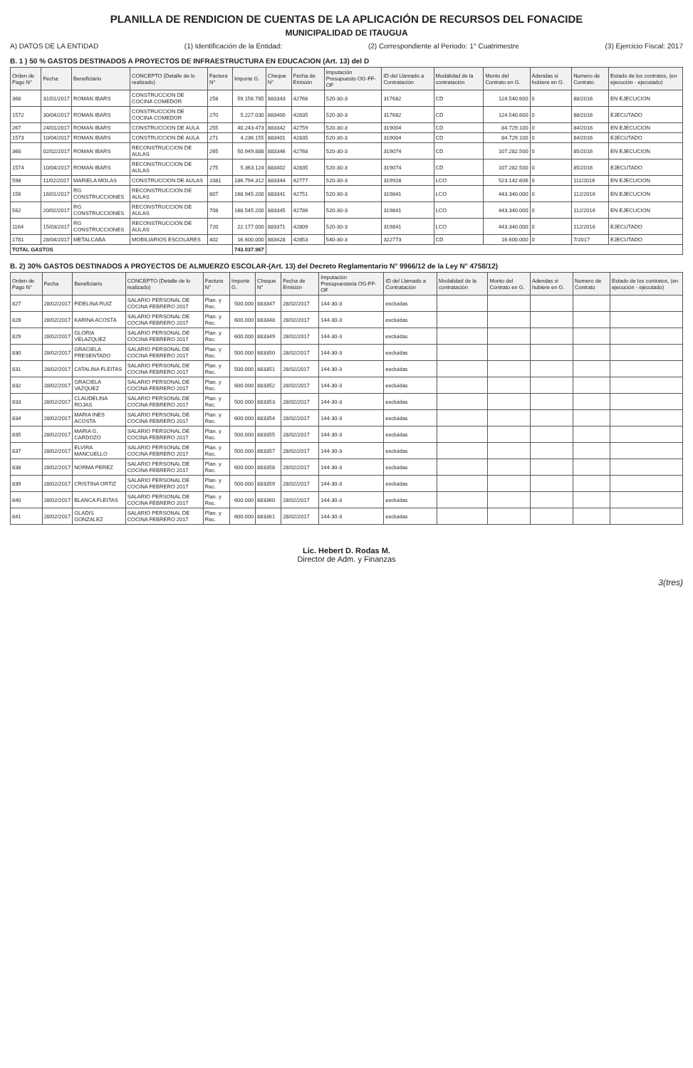PLANILLA DE RENDICION DE CUENTAS DE LA APLICACIÓN DE RECURSOS DEL FONACIDE
MUNICIPALIDAD DE ITAUGUA
A) DATOS DE LA ENTIDAD (1) Identificación de la Entidad: (2) Correspondiente al Periodo: 1° Cuatrimestre (3) Ejercicio Fiscal: 2017
B. 1 ) 50 % GASTOS DESTINADOS A PROYECTOS DE INFRAESTRUCTURA EN EDUCACION (Art. 13) del D
| Orden de Pago N° | Fecha | Beneficiario | CONCEPTO (Detalle de lo realizado) | Factura N° | Importe G. | Cheque N° | Fecha de Emisión | Imputación Presupuesto OG-FF-OF | ID del Llamado a Contratación | Modalidad de la contratación | Monto del Contrato en G. | Adendas si hubiere en G. | Numero de Contrato | Estado de los contratos, (en ejecución - ejecutado) |
| --- | --- | --- | --- | --- | --- | --- | --- | --- | --- | --- | --- | --- | --- | --- |
| 368 | 31/01/2017 | ROMAN IBARS | CONSTRUCCION DE COCINA COMEDOR | 258 | 59.156.785 | 883343 | 42766 | 520-30-3 | 317682 | CD | 124.540.600 | 0 | 88/2016 | EN EJECUCION |
| 1572 | 30/04/2017 | ROMAN IBARS | CONSTRUCCION DE COCINA COMEDOR | 270 | 5.227.030 | 883400 | 42835 | 520-30-3 | 317682 | CD | 124.540.600 | 0 | 88/2016 | EJECUTADO |
| 267 | 24/01/2017 | ROMAN IBARS | CONSTRUCCION DE AULA | 255 | 40.243.473 | 883342 | 42759 | 520-30-3 | 319004 | CD | 84.729.100 | 0 | 84/2016 | EN EJECUCION |
| 1573 | 10/04/2017 | ROMAN IBARS | CONSTRUCCION DE AULA | 271 | 4.236.155 | 883401 | 42835 | 520-30-3 | 319004 | CD | 84.729.100 | 0 | 84/2016 | EJECUTADO |
| 368 | 02/02/2017 | ROMAN IBARS | RECONSTRUCCION DE AULAS | 265 | 50.949.888 | 883346 | 42768 | 520-30-3 | 319074 | CD | 107.282.500 | 0 | 85/2016 | EN EJECUCION |
| 1574 | 10/04/2017 | ROMAN IBARS | RECONSTRUCCION DE AULAS | 275 | 5.363.124 | 883402 | 42835 | 520-30-3 | 319074 | CD | 107.282.500 | 0 | 85/2016 | EJECUTADO |
| 598 | 11/02/2017 | MARIELA MOLAS | CONSTRUCCION DE AULAS | 1081 | 186.794.312 | 883344 | 42777 | 520-30-3 | 319928 | LCO | 523.142.606 | 0 | 111/2016 | EN EJECUCION |
| 156 | 16/01/2017 | RG CONSTRUCCIONES | RECONSTRUCCION DE AULAS | 807 | 168.945.200 | 883341 | 42751 | 520-30-3 | 319841 | LCO | 443.340.000 | 0 | 112/2016 | EN EJECUCION |
| 562 | 20/02/2017 | RG CONSTRUCCIONES | RECONSTRUCCION DE AULAS | 708 | 168.545.200 | 883345 | 42786 | 520-30-3 | 319841 | LCO | 443.340.000 | 0 | 112/2016 | EN EJECUCION |
| 1164 | 15/03/2017 | RG CONSTRUCCIONES | RECONSTRUCCION DE AULAS | 720 | 22.177.000 | 883371 | 42809 | 520-30-3 | 319841 | LCO | 443.340.000 | 0 | 112/2016 | EJECUTADO |
| 1781 | 28/04/2017 | METALCABA | MOBILIARIOS ESCOLARES | 402 | 16.600.000 | 883428 | 42853 | 540-30-3 | 322773 | CD | 16.600.000 | 0 | 7/2017 | EJECUTADO |
| TOTAL GASTOS | | | | | 743.037.967 | | | | | | | | | |
B. 2) 30% GASTOS DESTINADOS A PROYECTOS DE ALMUERZO ESCOLAR-(Art. 13) del Decreto Reglamentario N° 9966/12 de la Ley N° 4758/12)
| Orden de Pago N° | Fecha | Beneficiario | CONCEPTO (Detalle de lo realizado) | Factura N° | Importe G. | Cheque N° | Fecha de Emisión | Imputación Presupuestaria OG-FF-OF | ID del Llamado a Contratación | Modalidad de la contratación | Monto del Contrato en G. | Adendas si hubiere en G. | Numero de Contrato | Estado de los contratos, (en ejecución - ejecutado) |
| --- | --- | --- | --- | --- | --- | --- | --- | --- | --- | --- | --- | --- | --- | --- |
| 827 | 28/02/2017 | FIDELINA RUIZ | SALARIO PERSONAL DE COCINA FEBRERO 2017 | Plan. y Rec. | 500.000 | 883347 | 28/02/2017 | 144-30-3 | excluidas | | | | | |
| 828 | 28/02/2017 | KARINA ACOSTA | SALARIO PERSONAL DE COCINA FEBRERO 2017 | Plan. y Rec. | 600.000 | 883348 | 28/02/2017 | 144-30-3 | excluidas | | | | | |
| 829 | 28/02/2017 | GLORIA VELAZQUEZ | SALARIO PERSONAL DE COCINA FEBRERO 2017 | Plan. y Rec. | 600.000 | 883349 | 28/02/2017 | 144-30-3 | excluidas | | | | | |
| 830 | 28/02/2017 | GRACIELA PRESENTADO | SALARIO PERSONAL DE COCINA FEBRERO 2017 | Plan. y Rec. | 500.000 | 883350 | 28/02/2017 | 144-30-3 | excluidas | | | | | |
| 831 | 28/02/2017 | CATALINA FLEITAS | SALARIO PERSONAL DE COCINA FEBRERO 2017 | Plan. y Rec. | 500.000 | 883351 | 28/02/2017 | 144-30-3 | excluidas | | | | | |
| 832 | 28/02/2017 | GRACIELA VAZQUEZ | SALARIO PERSONAL DE COCINA FEBRERO 2017 | Plan. y Rec. | 600.000 | 883352 | 28/02/2017 | 144-30-3 | excluidas | | | | | |
| 833 | 28/02/2017 | CLAUDELINA ROJAS | SALARIO PERSONAL DE COCINA FEBRERO 2017 | Plan. y Rec. | 500.000 | 883353 | 28/02/2017 | 144-30-3 | excluidas | | | | | |
| 834 | 28/02/2017 | MARIA INES ACOSTA | SALARIO PERSONAL DE COCINA FEBRERO 2017 | Plan. y Rec. | 600.000 | 883354 | 28/02/2017 | 144-30-3 | excluidas | | | | | |
| 835 | 28/02/2017 | MARIA G. CARDOZO | SALARIO PERSONAL DE COCINA FEBRERO 2017 | Plan. y Rec. | 500.000 | 883355 | 28/02/2017 | 144-30-3 | excluidas | | | | | |
| 837 | 28/02/2017 | ELVIRA MANCUELLO | SALARIO PERSONAL DE COCINA FEBRERO 2017 | Plan. y Rec. | 500.000 | 883357 | 28/02/2017 | 144-30-3 | excluidas | | | | | |
| 838 | 28/02/2017 | NORMA PEREZ | SALARIO PERSONAL DE COCINA FEBRERO 2017 | Plan. y Rec. | 600.000 | 883358 | 28/02/2017 | 144-30-3 | excluidas | | | | | |
| 839 | 28/02/2017 | CRISTINA ORTIZ | SALARIO PERSONAL DE COCINA FEBRERO 2017 | Plan. y Rec. | 500.000 | 883359 | 28/02/2017 | 144-30-3 | excluidas | | | | | |
| 840 | 28/02/2017 | BLANCA FLEITAS | SALARIO PERSONAL DE COCINA FEBRERO 2017 | Plan. y Rec. | 600.000 | 883360 | 28/02/2017 | 144-30-3 | excluidas | | | | | |
| 841 | 28/02/2017 | GLADIS GONZALEZ | SALARIO PERSONAL DE COCINA FEBRERO 2017 | Plan. y Rec. | 600.000 | 883361 | 28/02/2017 | 144-30-3 | excluidas | | | | | |
Lic. Hebert D. Rodas M.
Director de Adm. y Finanzas
3(tres)